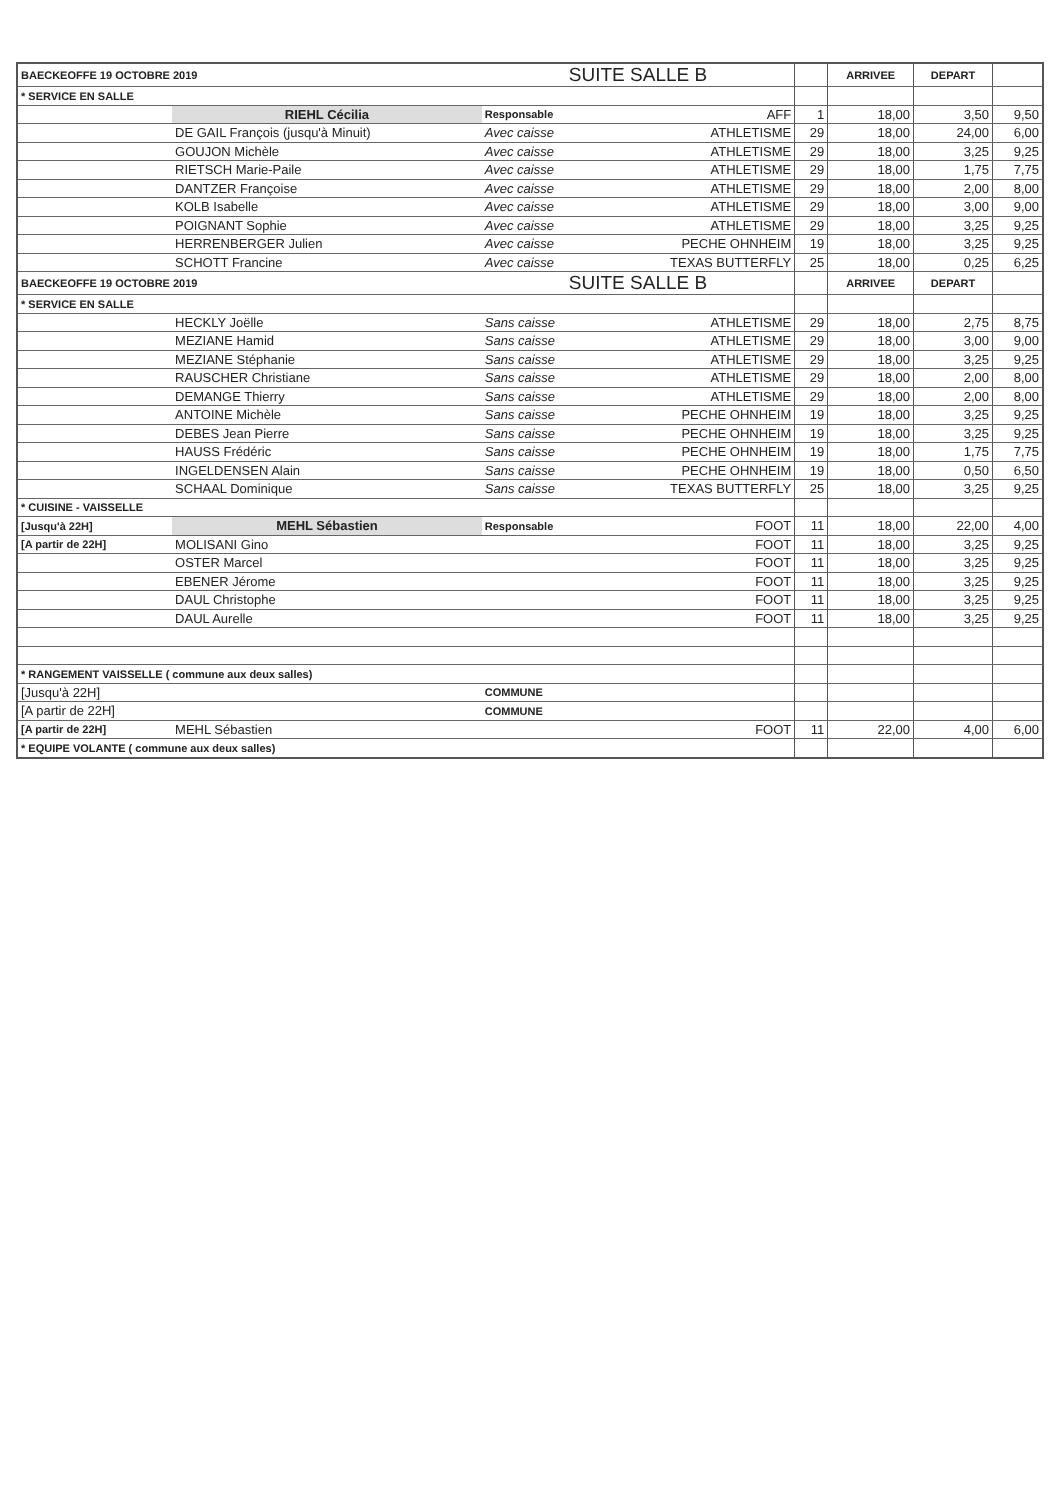| BAECKEOFFE 19 OCTOBRE 2019 | | SUITE SALLE B | | | ARRIVEE | DEPART | |
| * SERVICE EN SALLE | | | | | | | |
| | RIEHL Cécilia | Responsable | AFF | 1 | 18,00 | 3,50 | 9,50 |
| | DE GAIL François (jusqu'à Minuit) | Avec caisse | ATHLETISME | 29 | 18,00 | 24,00 | 6,00 |
| | GOUJON Michèle | Avec caisse | ATHLETISME | 29 | 18,00 | 3,25 | 9,25 |
| | RIETSCH Marie-Paile | Avec caisse | ATHLETISME | 29 | 18,00 | 1,75 | 7,75 |
| | DANTZER Françoise | Avec caisse | ATHLETISME | 29 | 18,00 | 2,00 | 8,00 |
| | KOLB Isabelle | Avec caisse | ATHLETISME | 29 | 18,00 | 3,00 | 9,00 |
| | POIGNANT Sophie | Avec caisse | ATHLETISME | 29 | 18,00 | 3,25 | 9,25 |
| | HERRENBERGER Julien | Avec caisse | PECHE OHNHEIM | 19 | 18,00 | 3,25 | 9,25 |
| | SCHOTT Francine | Avec caisse | TEXAS BUTTERFLY | 25 | 18,00 | 0,25 | 6,25 |
| BAECKEOFFE 19 OCTOBRE 2019 | | SUITE SALLE B | | | ARRIVEE | DEPART | |
| * SERVICE EN SALLE | | | | | | | |
| | HECKLY Joëlle | Sans caisse | ATHLETISME | 29 | 18,00 | 2,75 | 8,75 |
| | MEZIANE Hamid | Sans caisse | ATHLETISME | 29 | 18,00 | 3,00 | 9,00 |
| | MEZIANE Stéphanie | Sans caisse | ATHLETISME | 29 | 18,00 | 3,25 | 9,25 |
| | RAUSCHER Christiane | Sans caisse | ATHLETISME | 29 | 18,00 | 2,00 | 8,00 |
| | DEMANGE Thierry | Sans caisse | ATHLETISME | 29 | 18,00 | 2,00 | 8,00 |
| | ANTOINE Michèle | Sans caisse | PECHE OHNHEIM | 19 | 18,00 | 3,25 | 9,25 |
| | DEBES Jean Pierre | Sans caisse | PECHE OHNHEIM | 19 | 18,00 | 3,25 | 9,25 |
| | HAUSS Frédéric | Sans caisse | PECHE OHNHEIM | 19 | 18,00 | 1,75 | 7,75 |
| | INGELDENSEN Alain | Sans caisse | PECHE OHNHEIM | 19 | 18,00 | 0,50 | 6,50 |
| | SCHAAL Dominique | Sans caisse | TEXAS BUTTERFLY | 25 | 18,00 | 3,25 | 9,25 |
| * CUISINE - VAISSELLE | | | | | | | |
| [Jusqu'à 22H] | MEHL Sébastien | Responsable | FOOT | 11 | 18,00 | 22,00 | 4,00 |
| [A partir de 22H] | MOLISANI Gino | | FOOT | 11 | 18,00 | 3,25 | 9,25 |
| | OSTER Marcel | | FOOT | 11 | 18,00 | 3,25 | 9,25 |
| | EBENER Jérome | | FOOT | 11 | 18,00 | 3,25 | 9,25 |
| | DAUL Christophe | | FOOT | 11 | 18,00 | 3,25 | 9,25 |
| | DAUL Aurelle | | FOOT | 11 | 18,00 | 3,25 | 9,25 |
| * RANGEMENT VAISSELLE ( commune aux deux salles) | | | | | | | |
| [Jusqu'à 22H] | | COMMUNE | | | | | |
| [A partir de 22H] | | COMMUNE | | | | | |
| [A partir de 22H] | MEHL Sébastien | | FOOT | 11 | 22,00 | 4,00 | 6,00 |
| * EQUIPE VOLANTE ( commune aux deux salles) | | | | | | | |